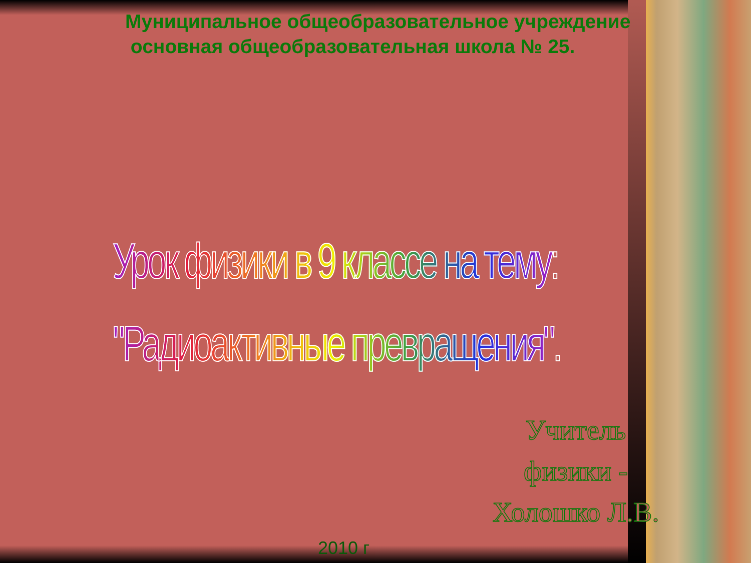Муниципальное общеобразовательное учреждение
основная общеобразовательная школа № 25.
Урок физики в 9 классе на тему:
"Радиоактивные превращения".
Учитель физики -
Холошко Л.В.
2010 г